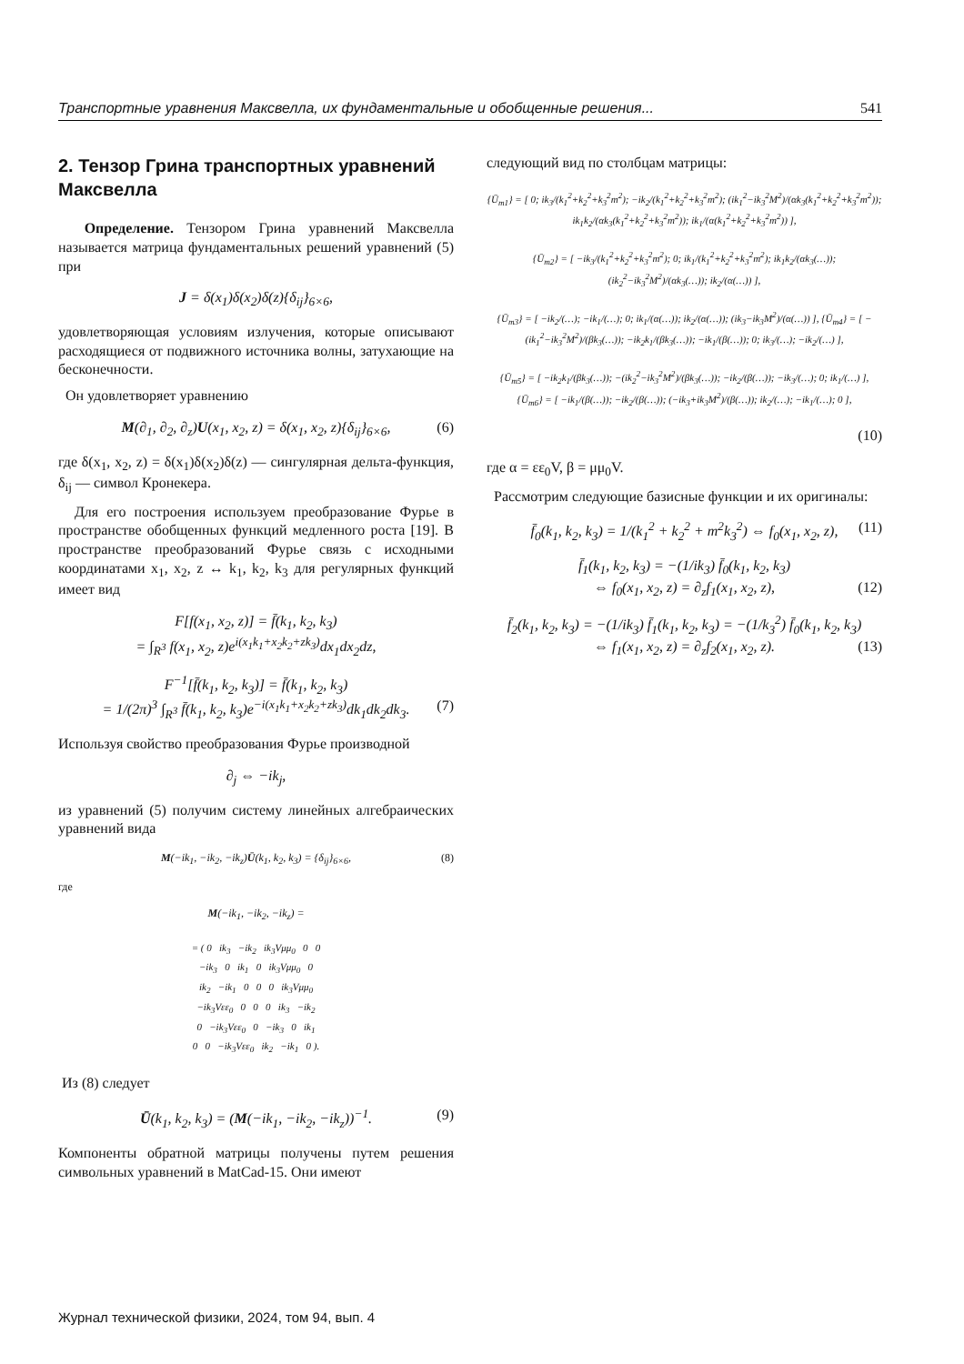Транспортные уравнения Максвелла, их фундаментальные и обобщенные решения... 541
2. Тензор Грина транспортных уравнений Максвелла
Определение. Тензором Грина уравнений Максвелла называется матрица фундаментальных решений уравнений (5) при
J = δ(x<sub>1</sub>)δ(x<sub>2</sub>)δ(z){δ<sub>ij</sub>}<sub>6×6</sub>,
удовлетворяющая условиям излучения, которые описывают расходящиеся от подвижного источника волны, затухающие на бесконечности.
Он удовлетворяет уравнению
M(∂<sub>1</sub>, ∂<sub>2</sub>, ∂<sub>z</sub>)U(x<sub>1</sub>, x<sub>2</sub>, z) = δ(x<sub>1</sub>, x<sub>2</sub>, z){δ<sub>ij</sub>}<sub>6×6</sub>, (6)
где δ(x<sub>1</sub>, x<sub>2</sub>, z) = δ(x<sub>1</sub>)δ(x<sub>2</sub>)δ(z) — сингулярная дельта-функция, δ<sub>ij</sub> — символ Кронекера.
Для его построения используем преобразование Фурье в пространстве обобщенных функций медленного роста [19]. В пространстве преобразований Фурье связь с исходными координатами x<sub>1</sub>, x<sub>2</sub>, z ↔ k<sub>1</sub>, k<sub>2</sub>, k<sub>3</sub> для регулярных функций имеет вид
F[f(x<sub>1</sub>, x<sub>2</sub>, z)] = f̄(k<sub>1</sub>, k<sub>2</sub>, k<sub>3</sub>)
= ∫<sub>R<sup>3</sup></sub> f(x<sub>1</sub>, x<sub>2</sub>, z)e<sup>i(x<sub>1</sub>k<sub>1</sub>+x<sub>2</sub>k<sub>2</sub>+zk<sub>3</sub>)</sup>dx<sub>1</sub>dx<sub>2</sub>dz,
F<sup>−1</sup>[f̄(k<sub>1</sub>, k<sub>2</sub>, k<sub>3</sub>)] = f̄(k<sub>1</sub>, k<sub>2</sub>, k<sub>3</sub>)
= 1/(2π)<sup>3</sup> ∫<sub>R<sup>3</sup></sub> f̄(k<sub>1</sub>, k<sub>2</sub>, k<sub>3</sub>)e<sup>−i(x<sub>1</sub>k<sub>1</sub>+x<sub>2</sub>k<sub>2</sub>+zk<sub>3</sub>)</sup>dk<sub>1</sub>dk<sub>2</sub>dk<sub>3</sub>. (7)
Используя свойство преобразования Фурье производной
∂<sub>j</sub> ⇔ −ik<sub>j</sub>,
из уравнений (5) получим систему линейных алгебраических уравнений вида
M(−ik<sub>1</sub>, −ik<sub>2</sub>, −ik<sub>z</sub>)Ū(k<sub>1</sub>, k<sub>2</sub>, k<sub>3</sub>) = {δ<sub>ij</sub>}<sub>6×6</sub>, (8)
где
M(−ik<sub>1</sub>, −ik<sub>2</sub>, −ik<sub>z</sub>) =
= ( 0 ik<sub>3</sub> −ik<sub>2</sub> ik<sub>3</sub>Vμμ<sub>0</sub> 0 0
−ik<sub>3</sub> 0 ik<sub>1</sub> 0 ik<sub>3</sub>Vμμ<sub>0</sub> 0
ik<sub>2</sub> −ik<sub>1</sub> 0 0 0 ik<sub>3</sub>Vμμ<sub>0</sub>
−ik<sub>3</sub>Vεε<sub>0</sub> 0 0 0 ik<sub>3</sub> −ik<sub>2</sub>
0 −ik<sub>3</sub>Vεε<sub>0</sub> 0 −ik<sub>3</sub> 0 ik<sub>1</sub>
0 0 −ik<sub>3</sub>Vεε<sub>0</sub> ik<sub>2</sub> −ik<sub>1</sub> 0 ).
Из (8) следует
Ū(k<sub>1</sub>, k<sub>2</sub>, k<sub>3</sub>) = (M(−ik<sub>1</sub>, −ik<sub>2</sub>, −ik<sub>z</sub>))<sup>−1</sup>. (9)
Компоненты обратной матрицы получены путем решения символьных уравнений в MatCad-15. Они имеют
следующий вид по столбцам матрицы:
{Ū<sub>m1</sub>} = [ 0; ik<sub>3</sub>/(k<sub>1</sub><sup>2</sup>+k<sub>2</sub><sup>2</sup>+k<sub>3</sub><sup>2</sup>m<sup>2</sup>); −ik<sub>2</sub>/(k<sub>1</sub><sup>2</sup>+k<sub>2</sub><sup>2</sup>+k<sub>3</sub><sup>2</sup>m<sup>2</sup>); (ik<sub>1</sub><sup>2</sup>−ik<sub>3</sub><sup>2</sup>M<sup>2</sup>)/(αk<sub>3</sub>(k<sub>1</sub><sup>2</sup>+k<sub>2</sub><sup>2</sup>+k<sub>3</sub><sup>2</sup>m<sup>2</sup>)); ik<sub>1</sub>k<sub>2</sub>/(αk<sub>3</sub>(k<sub>1</sub><sup>2</sup>+k<sub>2</sub><sup>2</sup>+k<sub>3</sub><sup>2</sup>m<sup>2</sup>)); ik<sub>1</sub>/(α(k<sub>1</sub><sup>2</sup>+k<sub>2</sub><sup>2</sup>+k<sub>3</sub><sup>2</sup>m<sup>2</sup>)) ],
{Ū<sub>m2</sub>} = [ −ik<sub>3</sub>/(k<sub>1</sub><sup>2</sup>+k<sub>2</sub><sup>2</sup>+k<sub>3</sub><sup>2</sup>m<sup>2</sup>); 0; ik<sub>1</sub>/(k<sub>1</sub><sup>2</sup>+k<sub>2</sub><sup>2</sup>+k<sub>3</sub><sup>2</sup>m<sup>2</sup>); ik<sub>1</sub>k<sub>2</sub>/(αk<sub>3</sub>(…)); (ik<sub>2</sub><sup>2</sup>−ik<sub>3</sub><sup>2</sup>M<sup>2</sup>)/(αk<sub>3</sub>(…)); ik<sub>2</sub>/(α(…)) ],
{Ū<sub>m3</sub>} = [ −ik<sub>2</sub>/(…); −ik<sub>1</sub>/(…); 0; ik<sub>1</sub>/(α(…)); ik<sub>2</sub>/(α(…)); (ik<sub>3</sub>−ik<sub>3</sub>M<sup>2</sup>)/(α(…)) ], {Ū<sub>m4</sub>} = [ −(ik<sub>1</sub><sup>2</sup>−ik<sub>3</sub><sup>2</sup>M<sup>2</sup>)/(βk<sub>3</sub>(…)); −ik<sub>2</sub>k<sub>1</sub>/(βk<sub>3</sub>(…)); −ik<sub>1</sub>/(β(…)); 0; ik<sub>3</sub>/(…); −ik<sub>2</sub>/(…) ],
{Ū<sub>m5</sub>} = [ −ik<sub>2</sub>k<sub>1</sub>/(βk<sub>3</sub>(…)); −(ik<sub>2</sub><sup>2</sup>−ik<sub>3</sub><sup>2</sup>M<sup>2</sup>)/(βk<sub>3</sub>(…)); −ik<sub>2</sub>/(β(…)); −ik<sub>3</sub>/(…); 0; ik<sub>1</sub>/(…) ], {Ū<sub>m6</sub>} = [ −ik<sub>1</sub>/(β(…)); −ik<sub>2</sub>/(β(…)); (−ik<sub>3</sub>+ik<sub>3</sub>M<sup>2</sup>)/(β(…)); ik<sub>2</sub>/(…); −ik<sub>1</sub>/(…); 0 ],
(10)
где α = εε<sub>0</sub>V, β = μμ<sub>0</sub>V.
Рассмотрим следующие базисные функции и их оригиналы:
f̄<sub>0</sub>(k<sub>1</sub>, k<sub>2</sub>, k<sub>3</sub>) = 1/(k<sub>1</sub><sup>2</sup> + k<sub>2</sub><sup>2</sup> + m<sup>2</sup>k<sub>3</sub><sup>2</sup>) ⇔ f<sub>0</sub>(x<sub>1</sub>, x<sub>2</sub>, z), (11)
f̄<sub>1</sub>(k<sub>1</sub>, k<sub>2</sub>, k<sub>3</sub>) = −(1/ik<sub>3</sub>) f̄<sub>0</sub>(k<sub>1</sub>, k<sub>2</sub>, k<sub>3</sub>)
⇔ f<sub>0</sub>(x<sub>1</sub>, x<sub>2</sub>, z) = ∂<sub>z</sub>f<sub>1</sub>(x<sub>1</sub>, x<sub>2</sub>, z), (12)
f̄<sub>2</sub>(k<sub>1</sub>, k<sub>2</sub>, k<sub>3</sub>) = −(1/ik<sub>3</sub>) f̄<sub>1</sub>(k<sub>1</sub>, k<sub>2</sub>, k<sub>3</sub>) = −(1/k<sub>3</sub><sup>2</sup>) f̄<sub>0</sub>(k<sub>1</sub>, k<sub>2</sub>, k<sub>3</sub>)
⇔ f<sub>1</sub>(x<sub>1</sub>, x<sub>2</sub>, z) = ∂<sub>z</sub>f<sub>2</sub>(x<sub>1</sub>, x<sub>2</sub>, z). (13)
Журнал технической физики, 2024, том 94, вып. 4